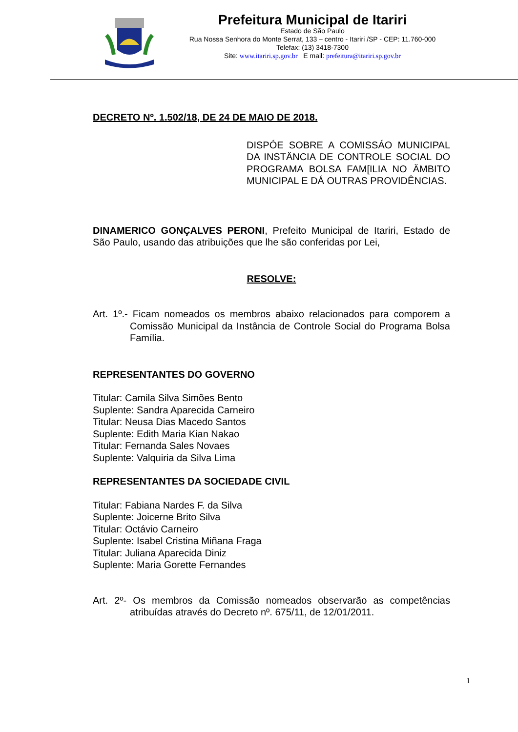Prefeitura Municipal de Itariri
Estado de São Paulo
Rua Nossa Senhora do Monte Serrat, 133 – centro - Itariri /SP - CEP: 11.760-000
Telefax: (13) 3418-7300
Site: www.itariri.sp.gov.br E mail: prefeitura@itariri.sp.gov.br
DECRETO Nº. 1.502/18, DE 24 DE MAIO DE 2018.
DISPÓE SOBRE A COMISSÁO MUNICIPAL DA INSTÄNCIA DE CONTROLE SOCIAL DO PROGRAMA BOLSA FAM[ILIA NO ÄMBITO MUNICIPAL E DÁ OUTRAS PROVIDÊNCIAS.
DINAMERICO GONÇALVES PERONI, Prefeito Municipal de Itariri, Estado de São Paulo, usando das atribuições que lhe são conferidas por Lei,
RESOLVE:
Art. 1º.- Ficam nomeados os membros abaixo relacionados para comporem a Comissão Municipal da Instância de Controle Social do Programa Bolsa Família.
REPRESENTANTES DO GOVERNO
Titular: Camila Silva Simões Bento
Suplente: Sandra Aparecida Carneiro
Titular: Neusa Dias Macedo Santos
Suplente: Edith Maria Kian Nakao
Titular: Fernanda Sales Novaes
Suplente: Valquiria da Silva Lima
REPRESENTANTES DA SOCIEDADE CIVIL
Titular: Fabiana Nardes F. da Silva
Suplente: Joicerne Brito Silva
Titular: Octávio Carneiro
Suplente: Isabel Cristina Miñana Fraga
Titular: Juliana Aparecida Diniz
Suplente: Maria Gorette Fernandes
Art. 2º- Os membros da Comissão nomeados observarão as competências atribuídas através do Decreto nº. 675/11, de 12/01/2011.
1